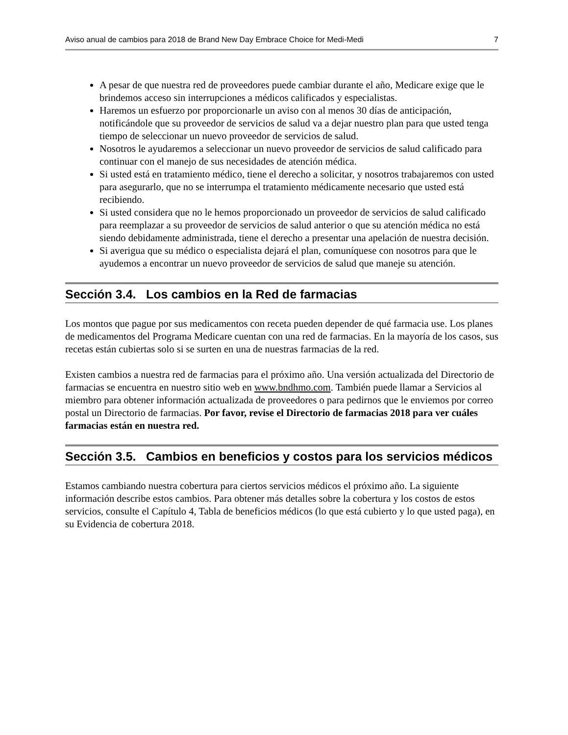Aviso anual de cambios para 2018 de Brand New Day Embrace Choice for Medi-Medi 7
A pesar de que nuestra red de proveedores puede cambiar durante el año, Medicare exige que le brindemos acceso sin interrupciones a médicos calificados y especialistas.
Haremos un esfuerzo por proporcionarle un aviso con al menos 30 días de anticipación, notificándole que su proveedor de servicios de salud va a dejar nuestro plan para que usted tenga tiempo de seleccionar un nuevo proveedor de servicios de salud.
Nosotros le ayudaremos a seleccionar un nuevo proveedor de servicios de salud calificado para continuar con el manejo de sus necesidades de atención médica.
Si usted está en tratamiento médico, tiene el derecho a solicitar, y nosotros trabajaremos con usted para asegurarlo, que no se interrumpa el tratamiento médicamente necesario que usted está recibiendo.
Si usted considera que no le hemos proporcionado un proveedor de servicios de salud calificado para reemplazar a su proveedor de servicios de salud anterior o que su atención médica no está siendo debidamente administrada, tiene el derecho a presentar una apelación de nuestra decisión.
Si averigua que su médico o especialista dejará el plan, comuníquese con nosotros para que le ayudemos a encontrar un nuevo proveedor de servicios de salud que maneje su atención.
Sección 3.4. Los cambios en la Red de farmacias
Los montos que pague por sus medicamentos con receta pueden depender de qué farmacia use. Los planes de medicamentos del Programa Medicare cuentan con una red de farmacias. En la mayoría de los casos, sus recetas están cubiertas solo si se surten en una de nuestras farmacias de la red.
Existen cambios a nuestra red de farmacias para el próximo año. Una versión actualizada del Directorio de farmacias se encuentra en nuestro sitio web en www.bndhmo.com. También puede llamar a Servicios al miembro para obtener información actualizada de proveedores o para pedirnos que le enviemos por correo postal un Directorio de farmacias. Por favor, revise el Directorio de farmacias 2018 para ver cuáles farmacias están en nuestra red.
Sección 3.5. Cambios en beneficios y costos para los servicios médicos
Estamos cambiando nuestra cobertura para ciertos servicios médicos el próximo año. La siguiente información describe estos cambios. Para obtener más detalles sobre la cobertura y los costos de estos servicios, consulte el Capítulo 4, Tabla de beneficios médicos (lo que está cubierto y lo que usted paga), en su Evidencia de cobertura 2018.